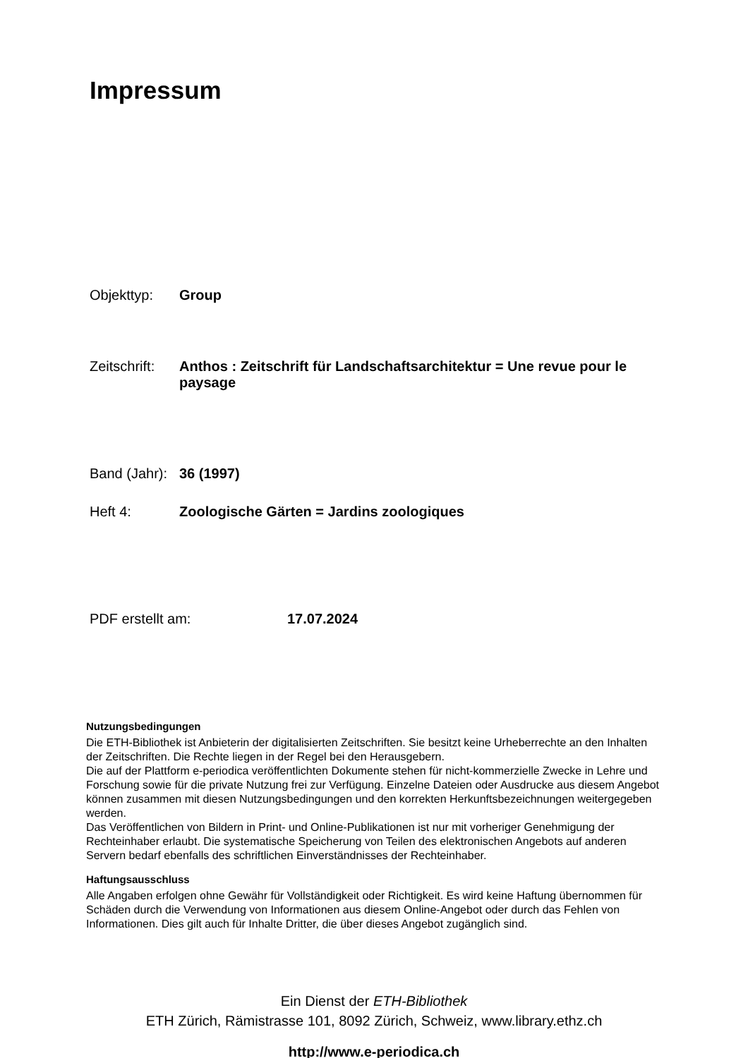Impressum
Objekttyp: Group
Zeitschrift: Anthos : Zeitschrift für Landschaftsarchitektur = Une revue pour le paysage
Band (Jahr): 36 (1997)
Heft 4: Zoologische Gärten = Jardins zoologiques
PDF erstellt am: 17.07.2024
Nutzungsbedingungen
Die ETH-Bibliothek ist Anbieterin der digitalisierten Zeitschriften. Sie besitzt keine Urheberrechte an den Inhalten der Zeitschriften. Die Rechte liegen in der Regel bei den Herausgebern.
Die auf der Plattform e-periodica veröffentlichten Dokumente stehen für nicht-kommerzielle Zwecke in Lehre und Forschung sowie für die private Nutzung frei zur Verfügung. Einzelne Dateien oder Ausdrucke aus diesem Angebot können zusammen mit diesen Nutzungsbedingungen und den korrekten Herkunftsbezeichnungen weitergegeben werden.
Das Veröffentlichen von Bildern in Print- und Online-Publikationen ist nur mit vorheriger Genehmigung der Rechteinhaber erlaubt. Die systematische Speicherung von Teilen des elektronischen Angebots auf anderen Servern bedarf ebenfalls des schriftlichen Einverständnisses der Rechteinhaber.
Haftungsausschluss
Alle Angaben erfolgen ohne Gewähr für Vollständigkeit oder Richtigkeit. Es wird keine Haftung übernommen für Schäden durch die Verwendung von Informationen aus diesem Online-Angebot oder durch das Fehlen von Informationen. Dies gilt auch für Inhalte Dritter, die über dieses Angebot zugänglich sind.
Ein Dienst der ETH-Bibliothek
ETH Zürich, Rämistrasse 101, 8092 Zürich, Schweiz, www.library.ethz.ch
http://www.e-periodica.ch